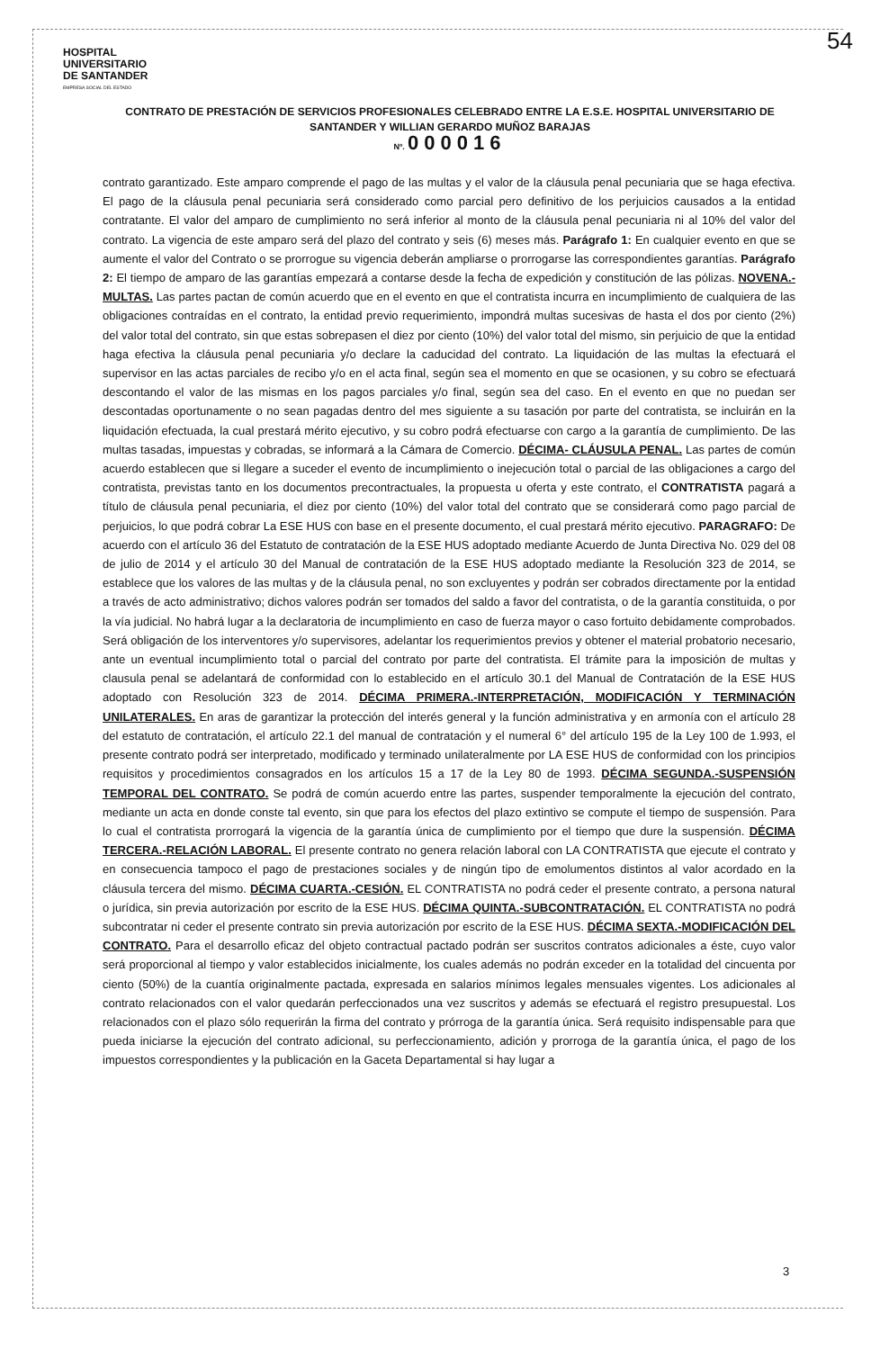54
HOSPITAL
UNIVERSITARIO
DE SANTANDER
EMPRESA SOCIAL DEL ESTADO
CONTRATO DE PRESTACIÓN DE SERVICIOS PROFESIONALES CELEBRADO ENTRE LA E.S.E. HOSPITAL UNIVERSITARIO DE SANTANDER Y WILLIAN GERARDO MUÑOZ BARAJAS
Nº. 000016
contrato garantizado. Este amparo comprende el pago de las multas y el valor de la cláusula penal pecuniaria que se haga efectiva. El pago de la cláusula penal pecuniaria será considerado como parcial pero definitivo de los perjuicios causados a la entidad contratante. El valor del amparo de cumplimiento no será inferior al monto de la cláusula penal pecuniaria ni al 10% del valor del contrato. La vigencia de este amparo será del plazo del contrato y seis (6) meses más. Parágrafo 1: En cualquier evento en que se aumente el valor del Contrato o se prorrogue su vigencia deberán ampliarse o prorrogarse las correspondientes garantías. Parágrafo 2: El tiempo de amparo de las garantías empezará a contarse desde la fecha de expedición y constitución de las pólizas. NOVENA.- MULTAS. Las partes pactan de común acuerdo que en el evento en que el contratista incurra en incumplimiento de cualquiera de las obligaciones contraídas en el contrato, la entidad previo requerimiento, impondrá multas sucesivas de hasta el dos por ciento (2%) del valor total del contrato, sin que estas sobrepasen el diez por ciento (10%) del valor total del mismo, sin perjuicio de que la entidad haga efectiva la cláusula penal pecuniaria y/o declare la caducidad del contrato. La liquidación de las multas la efectuará el supervisor en las actas parciales de recibo y/o en el acta final, según sea el momento en que se ocasionen, y su cobro se efectuará descontando el valor de las mismas en los pagos parciales y/o final, según sea del caso. En el evento en que no puedan ser descontadas oportunamente o no sean pagadas dentro del mes siguiente a su tasación por parte del contratista, se incluirán en la liquidación efectuada, la cual prestará mérito ejecutivo, y su cobro podrá efectuarse con cargo a la garantía de cumplimiento. De las multas tasadas, impuestas y cobradas, se informará a la Cámara de Comercio. DÉCIMA- CLÁUSULA PENAL. Las partes de común acuerdo establecen que si llegare a suceder el evento de incumplimiento o inejecución total o parcial de las obligaciones a cargo del contratista, previstas tanto en los documentos precontractuales, la propuesta u oferta y este contrato, el CONTRATISTA pagará a título de cláusula penal pecuniaria, el diez por ciento (10%) del valor total del contrato que se considerará como pago parcial de perjuicios, lo que podrá cobrar La ESE HUS con base en el presente documento, el cual prestará mérito ejecutivo. PARAGRAFO: De acuerdo con el artículo 36 del Estatuto de contratación de la ESE HUS adoptado mediante Acuerdo de Junta Directiva No. 029 del 08 de julio de 2014 y el artículo 30 del Manual de contratación de la ESE HUS adoptado mediante la Resolución 323 de 2014, se establece que los valores de las multas y de la cláusula penal, no son excluyentes y podrán ser cobrados directamente por la entidad a través de acto administrativo; dichos valores podrán ser tomados del saldo a favor del contratista, o de la garantía constituida, o por la vía judicial. No habrá lugar a la declaratoria de incumplimiento en caso de fuerza mayor o caso fortuito debidamente comprobados. Será obligación de los interventores y/o supervisores, adelantar los requerimientos previos y obtener el material probatorio necesario, ante un eventual incumplimiento total o parcial del contrato por parte del contratista. El trámite para la imposición de multas y clausula penal se adelantará de conformidad con lo establecido en el artículo 30.1 del Manual de Contratación de la ESE HUS adoptado con Resolución 323 de 2014. DÉCIMA PRIMERA.-INTERPRETACIÓN, MODIFICACIÓN Y TERMINACIÓN UNILATERALES. En aras de garantizar la protección del interés general y la función administrativa y en armonía con el artículo 28 del estatuto de contratación, el artículo 22.1 del manual de contratación y el numeral 6° del artículo 195 de la Ley 100 de 1.993, el presente contrato podrá ser interpretado, modificado y terminado unilateralmente por LA ESE HUS de conformidad con los principios requisitos y procedimientos consagrados en los artículos 15 a 17 de la Ley 80 de 1993. DÉCIMA SEGUNDA.-SUSPENSIÓN TEMPORAL DEL CONTRATO. Se podrá de común acuerdo entre las partes, suspender temporalmente la ejecución del contrato, mediante un acta en donde conste tal evento, sin que para los efectos del plazo extintivo se compute el tiempo de suspensión. Para lo cual el contratista prorrogará la vigencia de la garantía única de cumplimiento por el tiempo que dure la suspensión. DÉCIMA TERCERA.-RELACIÓN LABORAL. El presente contrato no genera relación laboral con LA CONTRATISTA que ejecute el contrato y en consecuencia tampoco el pago de prestaciones sociales y de ningún tipo de emolumentos distintos al valor acordado en la cláusula tercera del mismo. DÉCIMA CUARTA.-CESIÓN. EL CONTRATISTA no podrá ceder el presente contrato, a persona natural o jurídica, sin previa autorización por escrito de la ESE HUS. DÉCIMA QUINTA.-SUBCONTRATACIÓN. EL CONTRATISTA no podrá subcontratar ni ceder el presente contrato sin previa autorización por escrito de la ESE HUS. DÉCIMA SEXTA.-MODIFICACIÓN DEL CONTRATO. Para el desarrollo eficaz del objeto contractual pactado podrán ser suscritos contratos adicionales a éste, cuyo valor será proporcional al tiempo y valor establecidos inicialmente, los cuales además no podrán exceder en la totalidad del cincuenta por ciento (50%) de la cuantía originalmente pactada, expresada en salarios mínimos legales mensuales vigentes. Los adicionales al contrato relacionados con el valor quedarán perfeccionados una vez suscritos y además se efectuará el registro presupuestal. Los relacionados con el plazo sólo requerirán la firma del contrato y prórroga de la garantía única. Será requisito indispensable para que pueda iniciarse la ejecución del contrato adicional, su perfeccionamiento, adición y prorroga de la garantía única, el pago de los impuestos correspondientes y la publicación en la Gaceta Departamental si hay lugar a
3